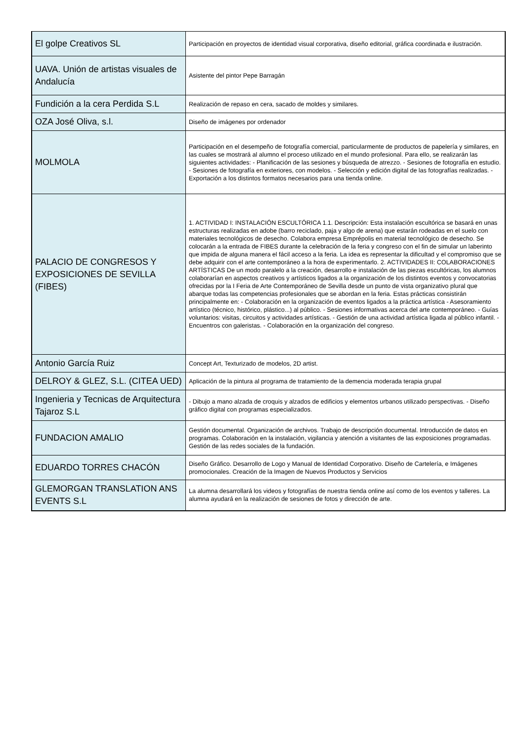| El golpe Creativos SL | Participación en proyectos de identidad visual corporativa, diseño editorial, gráfica coordinada e ilustración. |
| UAVA. Unión de artistas visuales de Andalucía | Asistente del pintor Pepe Barragán |
| Fundición a la cera Perdida S.L | Realización de repaso en cera, sacado de moldes y similares. |
| OZA José Oliva, s.l. | Diseño de imágenes por ordenador |
| MOLMOLA | Participación en el desempeño de fotografía comercial, particularmente de productos de papelería y similares, en las cuales se mostrará al alumno el proceso utilizado en el mundo profesional. Para ello, se realizarán las siguientes actividades: - Planificación de las sesiones y búsqueda de atrezzo. - Sesiones de fotografía en estudio. - Sesiones de fotografía en exteriores, con modelos. - Selección y edición digital de las fotografías realizadas. - Exportación a los distintos formatos necesarios para una tienda online. |
| PALACIO DE CONGRESOS Y EXPOSICIONES DE SEVILLA (FIBES) | 1. ACTIVIDAD I: INSTALACIÓN ESCULTÓRICA 1.1. Descripción: Esta instalación escultórica se basará en unas estructuras realizadas en adobe (barro reciclado, paja y algo de arena) que estarán rodeadas en el suelo con materiales tecnológicos de desecho. Colabora empresa Emprépolis en material tecnológico de desecho. Se colocarán a la entrada de FIBES durante la celebración de la feria y congreso con el fin de simular un laberinto que impida de alguna manera el fácil acceso a la feria. La idea es representar la dificultad y el compromiso que se debe adquirir con el arte contemporáneo a la hora de experimentarlo. 2. ACTIVIDADES II: COLABORACIONES ARTÍSTICAS De un modo paralelo a la creación, desarrollo e instalación de las piezas escultóricas, los alumnos colaborarían en aspectos creativos y artísticos ligados a la organización de los distintos eventos y convocatorias ofrecidas por la I Feria de Arte Contemporáneo de Sevilla desde un punto de vista organizativo plural que abarque todas las competencias profesionales que se abordan en la feria. Estas prácticas consistirán principalmente en: - Colaboración en la organización de eventos ligados a la práctica artística - Asesoramiento artístico (técnico, histórico, plástico...) al público. - Sesiones informativas acerca del arte contemporáneo. - Guías voluntarios: visitas, circuitos y actividades artísticas. - Gestión de una actividad artística ligada al público infantil. - Encuentros con galeristas. - Colaboración en la organización del congreso. |
| Antonio García Ruiz | Concept Art, Texturizado de modelos, 2D artist. |
| DELROY & GLEZ, S.L. (CITEA UED) | Aplicación de la pintura al programa de tratamiento de la demencia moderada terapia grupal |
| Ingenieria y Tecnicas de Arquitectura Tajaroz S.L | - Dibujo a mano alzada de croquis y alzados de edificios y elementos urbanos utilizado perspectivas. - Diseño gráfico digital con programas especializados. |
| FUNDACION AMALIO | Gestión documental. Organización de archivos. Trabajo de descripción documental. Introducción de datos en programas. Colaboración en la instalación, vigilancia y atención a visitantes de las exposiciones programadas. Gestión de las redes sociales de la fundación. |
| EDUARDO TORRES CHACÓN | Diseño Gráfico. Desarrollo de Logo y Manual de Identidad Corporativo. Diseño de Cartelería, e Imágenes promocionales. Creación de la Imagen de Nuevos Productos y Servicios |
| GLEMORGAN TRANSLATION ANS EVENTS S.L | La alumna desarrollará los videos y fotografías de nuestra tienda online así como de los eventos y talleres. La alumna ayudará en la realización de sesiones de fotos y dirección de arte. |